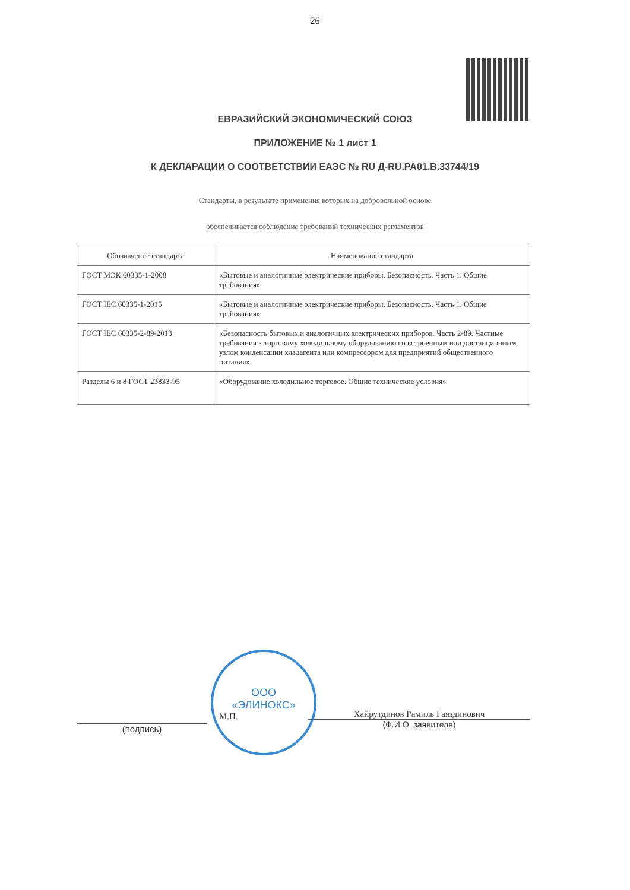26
ЕВРАЗИЙСКИЙ ЭКОНОМИЧЕСКИЙ СОЮЗ
ПРИЛОЖЕНИЕ № 1 лист 1
К ДЕКЛАРАЦИИ О СООТВЕТСТВИИ ЕАЭС № RU Д-RU.PA01.B.33744/19
Стандарты, в результате применения которых на добровольной основе
обеспечивается соблюдение требований технических регламентов
| Обозначение стандарта | Наименование стандарта |
| --- | --- |
| ГОСТ МЭК 60335-1-2008 | «Бытовые и аналогичные электрические приборы. Безопасность. Часть 1. Общие требования» |
| ГОСТ IEC 60335-1-2015 | «Бытовые и аналогичные электрические приборы. Безопасность. Часть 1. Общие требования» |
| ГОСТ IEC 60335-2-89-2013 | «Безопасность бытовых и аналогичных электрических приборов. Часть 2-89. Частные требования к торговому холодильному оборудованию со встроенным или дистанционным узлом конденсации хладагента или компрессором для предприятий общественного питания» |
| Разделы 6 и 8 ГОСТ 23833-95 | «Оборудование холодильное торговое. Общие технические условия» |
ООО
«ЭЛИНОКС»
(подпись)
М.П.
Хайрутдинов Рамиль Гаяздинович
(Ф.И.О. заявителя)